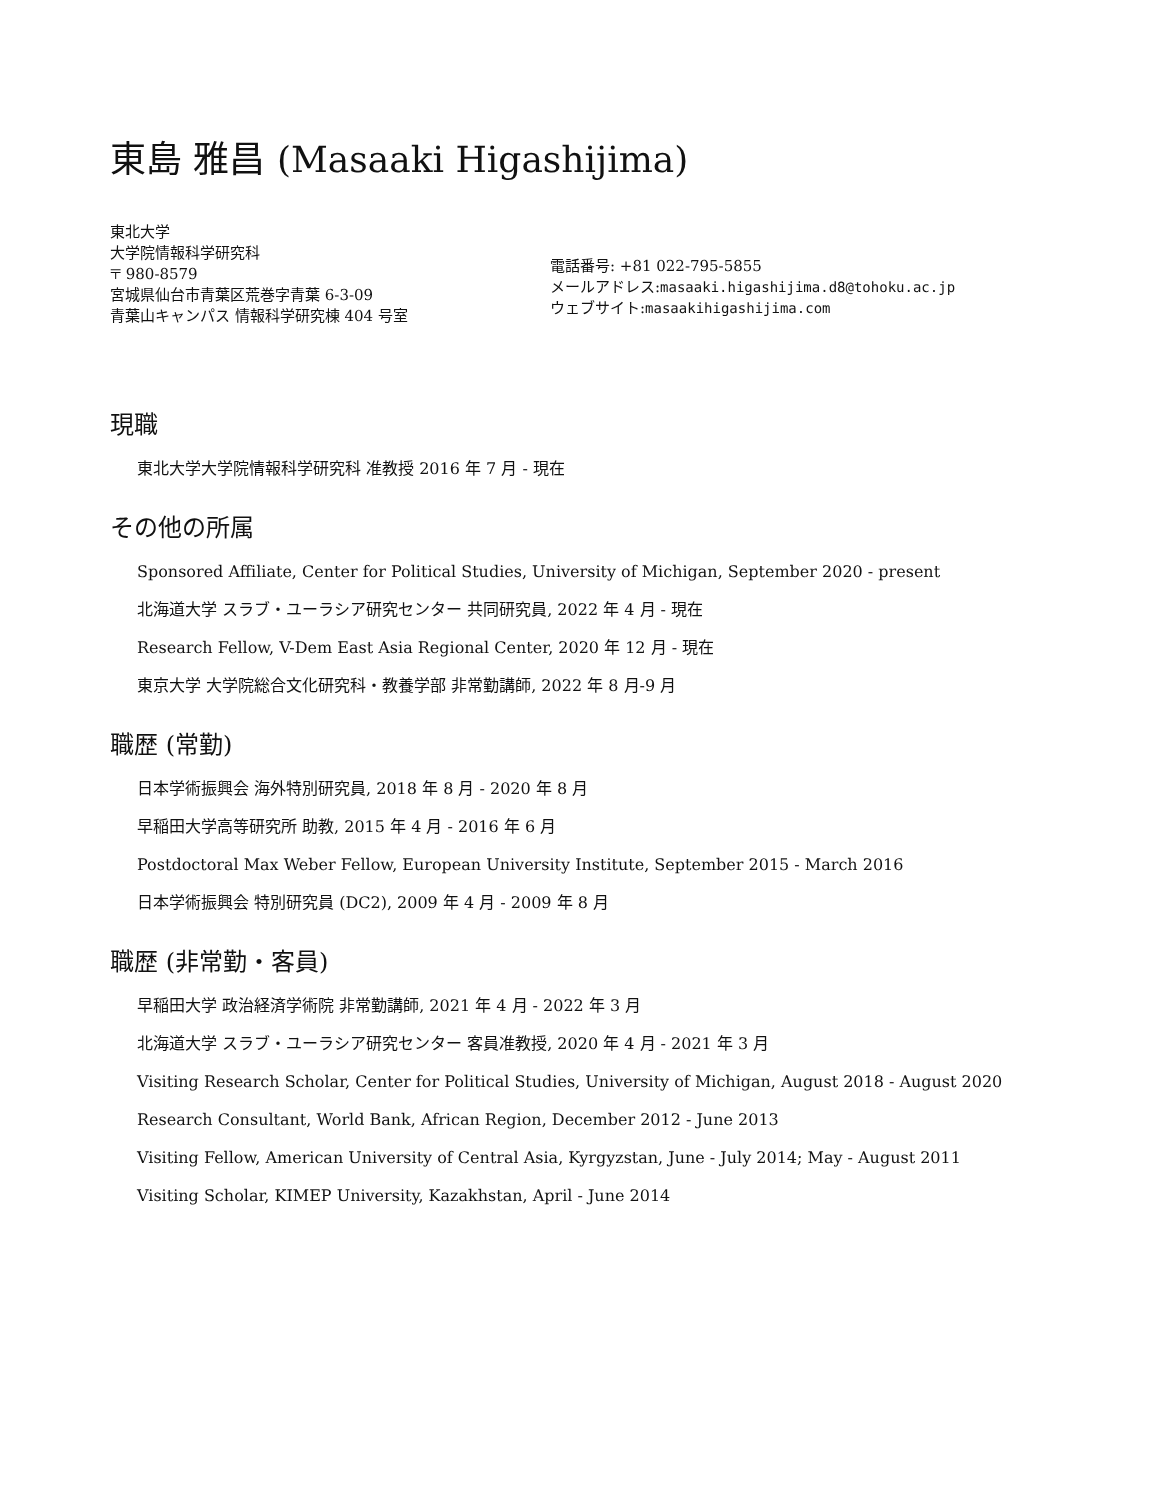東島 雅昌 (Masaaki Higashijima)
東北大学
大学院情報科学研究科
〒 980-8579
宮城県仙台市青葉区荒巻字青葉 6-3-09
青葉山キャンパス 情報科学研究棟 404 号室
電話番号: +81 022-795-5855
メールアドレス:masaaki.higashijima.d8@tohoku.ac.jp
ウェブサイト:masaakihigashijima.com
現職
東北大学大学院情報科学研究科 准教授 2016 年 7 月 - 現在
その他の所属
Sponsored Affiliate, Center for Political Studies, University of Michigan, September 2020 - present
北海道大学 スラブ・ユーラシア研究センター 共同研究員, 2022 年 4 月 - 現在
Research Fellow, V-Dem East Asia Regional Center, 2020 年 12 月 - 現在
東京大学 大学院総合文化研究科・教養学部 非常勤講師, 2022 年 8 月-9 月
職歴 (常勤)
日本学術振興会 海外特別研究員, 2018 年 8 月 - 2020 年 8 月
早稲田大学高等研究所 助教, 2015 年 4 月 - 2016 年 6 月
Postdoctoral Max Weber Fellow, European University Institute, September 2015 - March 2016
日本学術振興会 特別研究員 (DC2), 2009 年 4 月 - 2009 年 8 月
職歴 (非常勤・客員)
早稲田大学 政治経済学術院 非常勤講師, 2021 年 4 月 - 2022 年 3 月
北海道大学 スラブ・ユーラシア研究センター 客員准教授, 2020 年 4 月 - 2021 年 3 月
Visiting Research Scholar, Center for Political Studies, University of Michigan, August 2018 - August 2020
Research Consultant, World Bank, African Region, December 2012 - June 2013
Visiting Fellow, American University of Central Asia, Kyrgyzstan, June - July 2014; May - August 2011
Visiting Scholar, KIMEP University, Kazakhstan, April - June 2014